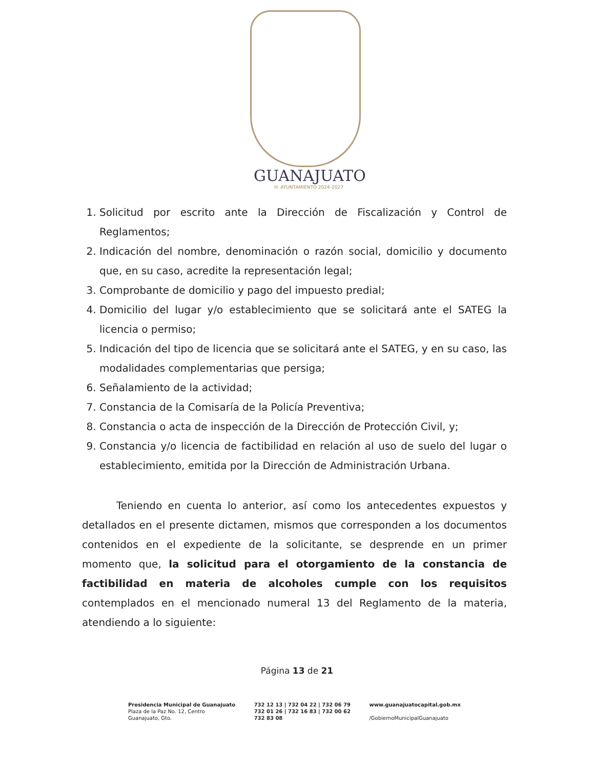GUANAJUATO
H. AYUNTAMIENTO 2024-2027
1. Solicitud por escrito ante la Dirección de Fiscalización y Control de Reglamentos;
2. Indicación del nombre, denominación o razón social, domicilio y documento que, en su caso, acredite la representación legal;
3. Comprobante de domicilio y pago del impuesto predial;
4. Domicilio del lugar y/o establecimiento que se solicitará ante el SATEG la licencia o permiso;
5. Indicación del tipo de licencia que se solicitará ante el SATEG, y en su caso, las modalidades complementarias que persiga;
6. Señalamiento de la actividad;
7. Constancia de la Comisaría de la Policía Preventiva;
8. Constancia o acta de inspección de la Dirección de Protección Civil, y;
9. Constancia y/o licencia de factibilidad en relación al uso de suelo del lugar o establecimiento, emitida por la Dirección de Administración Urbana.
Teniendo en cuenta lo anterior, así como los antecedentes expuestos y detallados en el presente dictamen, mismos que corresponden a los documentos contenidos en el expediente de la solicitante, se desprende en un primer momento que, la solicitud para el otorgamiento de la constancia de factibilidad en materia de alcoholes cumple con los requisitos contemplados en el mencionado numeral 13 del Reglamento de la materia, atendiendo a lo siguiente:
Página 13 de 21
Presidencia Municipal de Guanajuato
Plaza de la Paz No. 12, Centro
Guanajuato, Gto.
732 12 13 | 732 04 22 | 732 06 79
732 01 26 | 732 16 83 | 732 00 62
732 83 08
www.guanajuatocapital.gob.mx
/GobiernoMunicipalGuanajuato